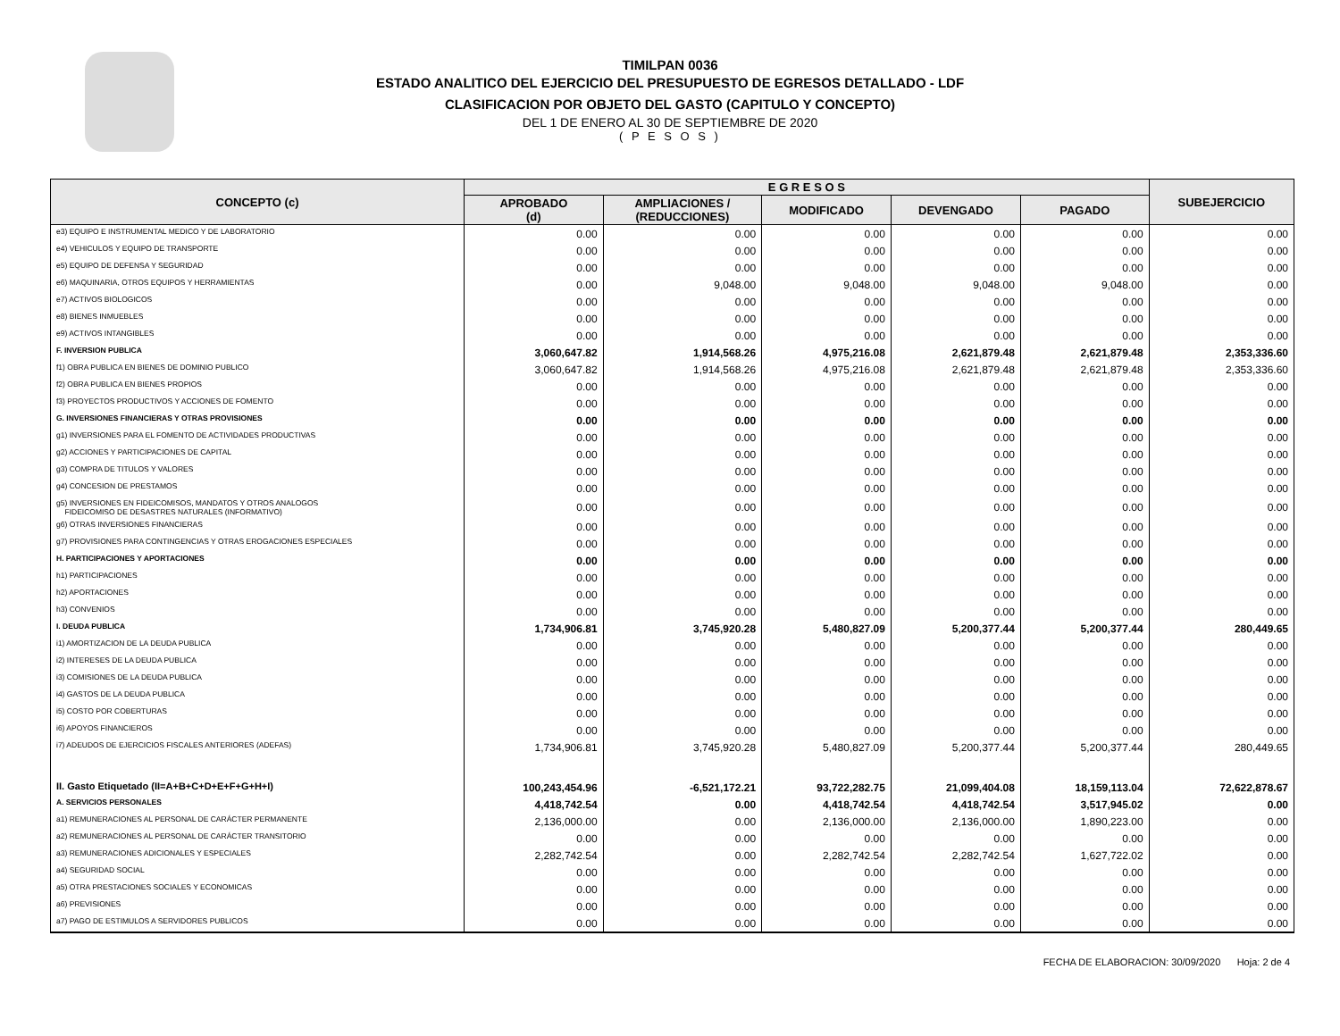TIMILPAN 0036
ESTADO ANALITICO DEL EJERCICIO DEL PRESUPUESTO DE EGRESOS DETALLADO - LDF
CLASIFICACION POR OBJETO DEL GASTO (CAPITULO Y CONCEPTO)
DEL 1 DE ENERO AL 30 DE SEPTIEMBRE DE 2020
( P E S O S )
| CONCEPTO (c) | E G R E S O S | | | | | SUBEJERCICIO |
| --- | --- | --- | --- | --- | --- | --- |
| | APROBADO (d) | AMPLIACIONES / (REDUCCIONES) | MODIFICADO | DEVENGADO | PAGADO | |
| e3) EQUIPO E INSTRUMENTAL MEDICO Y DE LABORATORIO | 0.00 | 0.00 | 0.00 | 0.00 | 0.00 | 0.00 |
| e4) VEHICULOS Y EQUIPO DE TRANSPORTE | 0.00 | 0.00 | 0.00 | 0.00 | 0.00 | 0.00 |
| e5) EQUIPO DE DEFENSA Y SEGURIDAD | 0.00 | 0.00 | 0.00 | 0.00 | 0.00 | 0.00 |
| e6) MAQUINARIA, OTROS EQUIPOS Y HERRAMIENTAS | 0.00 | 9,048.00 | 9,048.00 | 9,048.00 | 9,048.00 | 0.00 |
| e7) ACTIVOS BIOLOGICOS | 0.00 | 0.00 | 0.00 | 0.00 | 0.00 | 0.00 |
| e8) BIENES INMUEBLES | 0.00 | 0.00 | 0.00 | 0.00 | 0.00 | 0.00 |
| e9) ACTIVOS INTANGIBLES | 0.00 | 0.00 | 0.00 | 0.00 | 0.00 | 0.00 |
| F. INVERSION PUBLICA | 3,060,647.82 | 1,914,568.26 | 4,975,216.08 | 2,621,879.48 | 2,621,879.48 | 2,353,336.60 |
| f1) OBRA PUBLICA EN BIENES DE DOMINIO PUBLICO | 3,060,647.82 | 1,914,568.26 | 4,975,216.08 | 2,621,879.48 | 2,621,879.48 | 2,353,336.60 |
| f2) OBRA PUBLICA EN BIENES PROPIOS | 0.00 | 0.00 | 0.00 | 0.00 | 0.00 | 0.00 |
| f3) PROYECTOS PRODUCTIVOS Y ACCIONES DE FOMENTO | 0.00 | 0.00 | 0.00 | 0.00 | 0.00 | 0.00 |
| G. INVERSIONES FINANCIERAS Y OTRAS PROVISIONES | 0.00 | 0.00 | 0.00 | 0.00 | 0.00 | 0.00 |
| g1) INVERSIONES PARA EL FOMENTO DE ACTIVIDADES PRODUCTIVAS | 0.00 | 0.00 | 0.00 | 0.00 | 0.00 | 0.00 |
| g2) ACCIONES Y PARTICIPACIONES DE CAPITAL | 0.00 | 0.00 | 0.00 | 0.00 | 0.00 | 0.00 |
| g3) COMPRA DE TITULOS Y VALORES | 0.00 | 0.00 | 0.00 | 0.00 | 0.00 | 0.00 |
| g4) CONCESION DE PRESTAMOS | 0.00 | 0.00 | 0.00 | 0.00 | 0.00 | 0.00 |
| g5) INVERSIONES EN FIDEICOMISOS, MANDATOS Y OTROS ANALOGOS FIDEICOMISO DE DESASTRES NATURALES (INFORMATIVO) | 0.00 | 0.00 | 0.00 | 0.00 | 0.00 | 0.00 |
| g6) OTRAS INVERSIONES FINANCIERAS | 0.00 | 0.00 | 0.00 | 0.00 | 0.00 | 0.00 |
| g7) PROVISIONES PARA CONTINGENCIAS Y OTRAS EROGACIONES ESPECIALES | 0.00 | 0.00 | 0.00 | 0.00 | 0.00 | 0.00 |
| H. PARTICIPACIONES Y APORTACIONES | 0.00 | 0.00 | 0.00 | 0.00 | 0.00 | 0.00 |
| h1) PARTICIPACIONES | 0.00 | 0.00 | 0.00 | 0.00 | 0.00 | 0.00 |
| h2) APORTACIONES | 0.00 | 0.00 | 0.00 | 0.00 | 0.00 | 0.00 |
| h3) CONVENIOS | 0.00 | 0.00 | 0.00 | 0.00 | 0.00 | 0.00 |
| I. DEUDA PUBLICA | 1,734,906.81 | 3,745,920.28 | 5,480,827.09 | 5,200,377.44 | 5,200,377.44 | 280,449.65 |
| i1) AMORTIZACION DE LA DEUDA PUBLICA | 0.00 | 0.00 | 0.00 | 0.00 | 0.00 | 0.00 |
| i2) INTERESES DE LA DEUDA PUBLICA | 0.00 | 0.00 | 0.00 | 0.00 | 0.00 | 0.00 |
| i3) COMISIONES DE LA DEUDA PUBLICA | 0.00 | 0.00 | 0.00 | 0.00 | 0.00 | 0.00 |
| i4) GASTOS DE LA DEUDA PUBLICA | 0.00 | 0.00 | 0.00 | 0.00 | 0.00 | 0.00 |
| i5) COSTO POR COBERTURAS | 0.00 | 0.00 | 0.00 | 0.00 | 0.00 | 0.00 |
| i6) APOYOS FINANCIEROS | 0.00 | 0.00 | 0.00 | 0.00 | 0.00 | 0.00 |
| i7) ADEUDOS DE EJERCICIOS FISCALES ANTERIORES (ADEFAS) | 1,734,906.81 | 3,745,920.28 | 5,480,827.09 | 5,200,377.44 | 5,200,377.44 | 280,449.65 |
| II. Gasto Etiquetado (II=A+B+C+D+E+F+G+H+I) | 100,243,454.96 | -6,521,172.21 | 93,722,282.75 | 21,099,404.08 | 18,159,113.04 | 72,622,878.67 |
| A. SERVICIOS PERSONALES | 4,418,742.54 | 0.00 | 4,418,742.54 | 4,418,742.54 | 3,517,945.02 | 0.00 |
| a1) REMUNERACIONES AL PERSONAL DE CARÁCTER PERMANENTE | 2,136,000.00 | 0.00 | 2,136,000.00 | 2,136,000.00 | 1,890,223.00 | 0.00 |
| a2) REMUNERACIONES AL PERSONAL DE CARÁCTER TRANSITORIO | 0.00 | 0.00 | 0.00 | 0.00 | 0.00 | 0.00 |
| a3) REMUNERACIONES ADICIONALES Y ESPECIALES | 2,282,742.54 | 0.00 | 2,282,742.54 | 2,282,742.54 | 1,627,722.02 | 0.00 |
| a4) SEGURIDAD SOCIAL | 0.00 | 0.00 | 0.00 | 0.00 | 0.00 | 0.00 |
| a5) OTRA PRESTACIONES SOCIALES Y ECONOMICAS | 0.00 | 0.00 | 0.00 | 0.00 | 0.00 | 0.00 |
| a6) PREVISIONES | 0.00 | 0.00 | 0.00 | 0.00 | 0.00 | 0.00 |
| a7) PAGO DE ESTIMULOS A SERVIDORES PUBLICOS | 0.00 | 0.00 | 0.00 | 0.00 | 0.00 | 0.00 |
FECHA DE ELABORACION: 30/09/2020 Hoja: 2 de 4